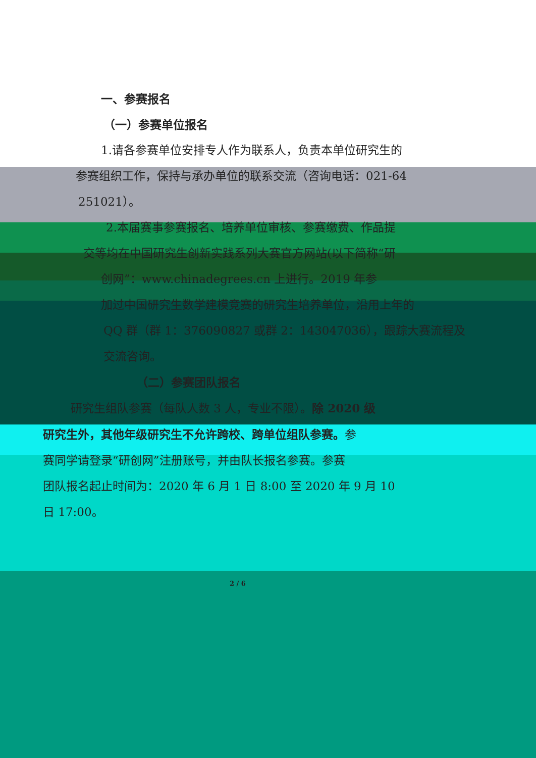一、参赛报名
（一）参赛单位报名
1.请各参赛单位安排专人作为联系人，负责本单位研究生的
参赛组织工作，保持与承办单位的联系交流（咨询电话：021-64
251021）。
2.本届赛事参赛报名、培养单位审核、参赛缴费、作品提
交等均在中国研究生创新实践系列大赛官方网站(以下简称“研
创网”：www.chinadegrees.cn 上进行。2019 年参
加过中国研究生数学建模竞赛的研究生培养单位，沿用上年的
QQ 群（群 1：376090827 或群 2：143047036），跟踪大赛流程及
交流咨询。
（二）参赛团队报名
研究生组队参赛（每队人数 3 人，专业不限）。除 2020 级
研究生外，其他年级研究生不允许跨校、跨单位组队参赛。参
赛同学请登录“研创网”注册账号，并由队长报名参赛。参赛
团队报名起止时间为：2020 年 6 月 1 日 8:00 至 2020 年 9 月 10
日 17:00。
2 / 6